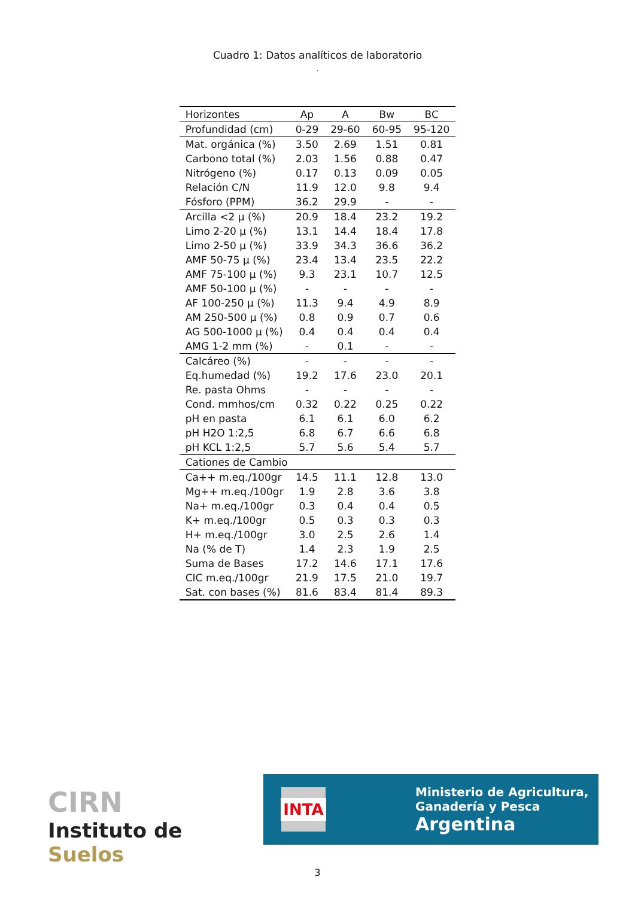Cuadro 1: Datos analíticos de laboratorio
.
| Horizontes | Ap | A | Bw | BC |
| --- | --- | --- | --- | --- |
| Profundidad (cm) | 0-29 | 29-60 | 60-95 | 95-120 |
| Mat. orgánica (%) | 3.50 | 2.69 | 1.51 | 0.81 |
| Carbono total (%) | 2.03 | 1.56 | 0.88 | 0.47 |
| Nitrógeno (%) | 0.17 | 0.13 | 0.09 | 0.05 |
| Relación C/N | 11.9 | 12.0 | 9.8 | 9.4 |
| Fósforo (PPM) | 36.2 | 29.9 | - | - |
| Arcilla <2 µ (%) | 20.9 | 18.4 | 23.2 | 19.2 |
| Limo 2-20 µ (%) | 13.1 | 14.4 | 18.4 | 17.8 |
| Limo 2-50 µ (%) | 33.9 | 34.3 | 36.6 | 36.2 |
| AMF 50-75 µ (%) | 23.4 | 13.4 | 23.5 | 22.2 |
| AMF 75-100 µ (%) | 9.3 | 23.1 | 10.7 | 12.5 |
| AMF 50-100 µ (%) | - | - | - | - |
| AF 100-250 µ (%) | 11.3 | 9.4 | 4.9 | 8.9 |
| AM 250-500 µ (%) | 0.8 | 0.9 | 0.7 | 0.6 |
| AG 500-1000 µ (%) | 0.4 | 0.4 | 0.4 | 0.4 |
| AMG 1-2 mm (%) | - | 0.1 | - | - |
| Calcáreo (%) | - | - | - | - |
| Eq.humedad (%) | 19.2 | 17.6 | 23.0 | 20.1 |
| Re. pasta Ohms | - | - | - | - |
| Cond. mmhos/cm | 0.32 | 0.22 | 0.25 | 0.22 |
| pH en pasta | 6.1 | 6.1 | 6.0 | 6.2 |
| pH H2O 1:2,5 | 6.8 | 6.7 | 6.6 | 6.8 |
| pH KCL 1:2,5 | 5.7 | 5.6 | 5.4 | 5.7 |
| Cationes de Cambio | | | | |
| Ca++ m.eq./100gr | 14.5 | 11.1 | 12.8 | 13.0 |
| Mg++ m.eq./100gr | 1.9 | 2.8 | 3.6 | 3.8 |
| Na+ m.eq./100gr | 0.3 | 0.4 | 0.4 | 0.5 |
| K+ m.eq./100gr | 0.5 | 0.3 | 0.3 | 0.3 |
| H+ m.eq./100gr | 3.0 | 2.5 | 2.6 | 1.4 |
| Na (% de T) | 1.4 | 2.3 | 1.9 | 2.5 |
| Suma de Bases | 17.2 | 14.6 | 17.1 | 17.6 |
| CIC m.eq./100gr | 21.9 | 17.5 | 21.0 | 19.7 |
| Sat. con bases (%) | 81.6 | 83.4 | 81.4 | 89.3 |
CIRN
Instituto de Suelos
INTA
Ministerio de Agricultura,
Ganadería y Pesca
Argentina
3